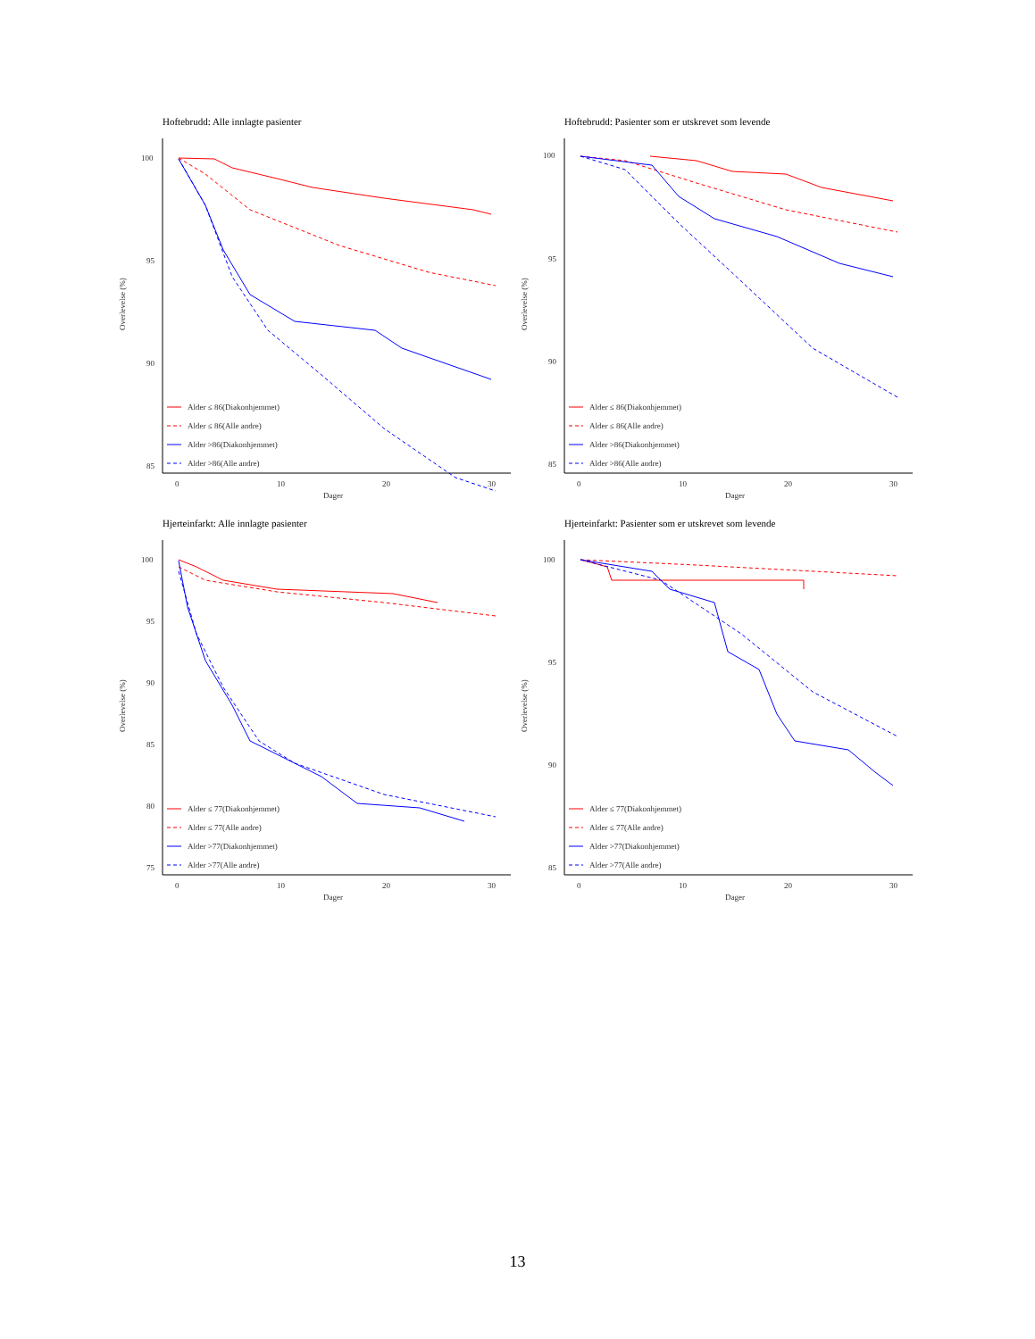Hoftebrudd: Alle innlagte pasienter
Overlevelse (%)
100
95
90
85
0
10
20
30
Dager
Alder ≤ 86(Diakonhjemmet)
Alder ≤ 86(Alle andre)
Alder >86(Diakonhjemmet)
Alder >86(Alle andre)
Hoftebrudd: Pasienter som er utskrevet som levende
Overlevelse (%)
100
95
90
85
0
10
20
30
Dager
Alder ≤ 86(Diakonhjemmet)
Alder ≤ 86(Alle andre)
Alder >86(Diakonhjemmet)
Alder >86(Alle andre)
Hjerteinfarkt: Alle innlagte pasienter
Overlevelse (%)
100
95
90
85
80
75
0
10
20
30
Dager
Alder ≤ 77(Diakonhjemmet)
Alder ≤ 77(Alle andre)
Alder >77(Diakonhjemmet)
Alder >77(Alle andre)
Hjerteinfarkt: Pasienter som er utskrevet som levende
Overlevelse (%)
100
95
90
85
0
10
20
30
Dager
Alder ≤ 77(Diakonhjemmet)
Alder ≤ 77(Alle andre)
Alder >77(Diakonhjemmet)
Alder >77(Alle andre)
13